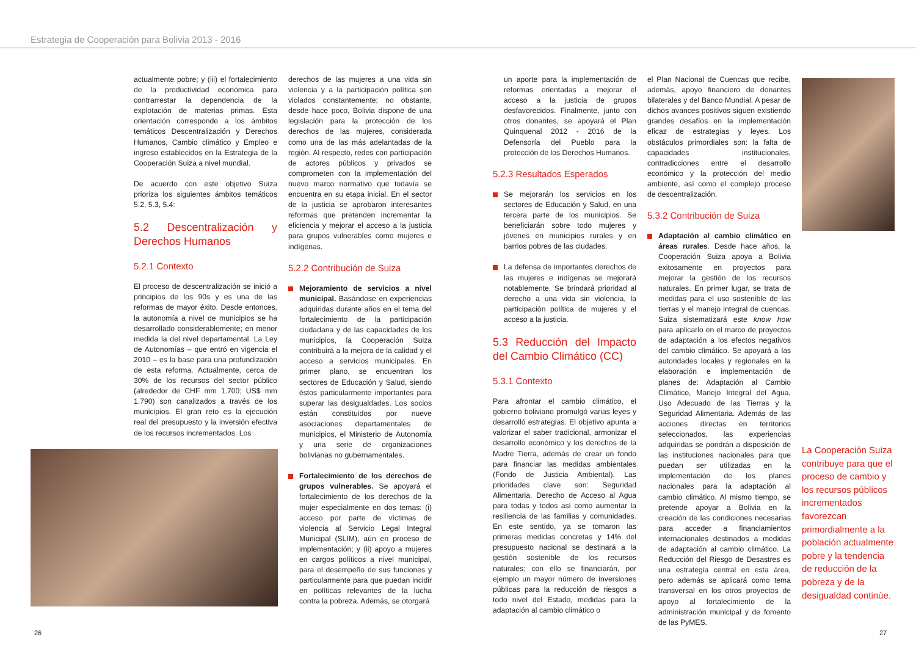Estrategia de Cooperación para Bolivia 2013 - 2016
actualmente pobre; y (iii) el fortalecimiento de la productividad económica para contrarrestar la dependencia de la explotación de materias primas. Esta orientación corresponde a los ámbitos temáticos Descentralización y Derechos Humanos, Cambio climático y Empleo e ingreso establecidos en la Estrategia de la Cooperación Suiza a nivel mundial.
De acuerdo con este objetivo Suiza prioriza los siguientes ámbitos temáticos 5.2, 5.3, 5.4:
5.2 Descentralización y Derechos Humanos
5.2.1 Contexto
El proceso de descentralización se inició a principios de los 90s y es una de las reformas de mayor éxito. Desde entonces, la autonomía a nivel de municipios se ha desarrollado considerablemente; en menor medida la del nivel departamental. La Ley de Autonomías – que entró en vigencia el 2010 – es la base para una profundización de esta reforma. Actualmente, cerca de 30% de los recursos del sector público (alrededor de CHF mm 1.700; US$ mm 1.790) son canalizados a través de los municipios. El gran reto es la ejecución real del presupuesto y la inversión efectiva de los recursos incrementados. Los
derechos de las mujeres a una vida sin violencia y a la participación política son violados constantemente; no obstante, desde hace poco, Bolivia dispone de una legislación para la protección de los derechos de las mujeres, considerada como una de las más adelantadas de la región. Al respecto, redes con participación de actores públicos y privados se comprometen con la implementación del nuevo marco normativo que todavía se encuentra en su etapa inicial. En el sector de la justicia se aprobaron interesantes reformas que pretenden incrementar la eficiencia y mejorar el acceso a la justicia para grupos vulnerables como mujeres e indígenas.
5.2.2 Contribución de Suiza
Mejoramiento de servicios a nivel municipal. Basándose en experiencias adquiridas durante años en el tema del fortalecimiento de la participación ciudadana y de las capacidades de los municipios, la Cooperación Suiza contribuirá a la mejora de la calidad y el acceso a servicios municipales. En primer plano, se encuentran los sectores de Educación y Salud, siendo éstos particularmente importantes para superar las desigualdades. Los socios están constituidos por nueve asociaciones departamentales de municipios, el Ministerio de Autonomía y una serie de organizaciones bolivianas no gubernamentales.
Fortalecimiento de los derechos de grupos vulnerables. Se apoyará el fortalecimiento de los derechos de la mujer especialmente en dos temas: (i) acceso por parte de víctimas de violencia al Servicio Legal Integral Municipal (SLIM), aún en proceso de implementación; y (ii) apoyo a mujeres en cargos políticos a nivel municipal, para el desempeño de sus funciones y particularmente para que puedan incidir en políticas relevantes de la lucha contra la pobreza. Además, se otorgará
un aporte para la implementación de reformas orientadas a mejorar el acceso a la justicia de grupos desfavorecidos. Finalmente, junto con otros donantes, se apoyará el Plan Quinquenal 2012 - 2016 de la Defensoría del Pueblo para la protección de los Derechos Humanos.
5.2.3 Resultados Esperados
Se mejorarán los servicios en los sectores de Educación y Salud, en una tercera parte de los municipios. Se beneficiarán sobre todo mujeres y jóvenes en municipios rurales y en barrios pobres de las ciudades.
La defensa de importantes derechos de las mujeres e indígenas se mejorará notablemente. Se brindará prioridad al derecho a una vida sin violencia, la participación política de mujeres y el acceso a la justicia.
5.3 Reducción del Impacto del Cambio Climático (CC)
5.3.1 Contexto
Para afrontar el cambio climático, el gobierno boliviano promulgó varias leyes y desarrolló estrategias. El objetivo apunta a valorizar el saber tradicional, armonizar el desarrollo económico y los derechos de la Madre Tierra, además de crear un fondo para financiar las medidas ambientales (Fondo de Justicia Ambiental). Las prioridades clave son: Seguridad Alimentaria, Derecho de Acceso al Agua para todas y todos así como aumentar la resiliencia de las familias y comunidades. En este sentido, ya se tomaron las primeras medidas concretas y 14% del presupuesto nacional se destinará a la gestión sostenible de los recursos naturales; con ello se financiarán, por ejemplo un mayor número de inversiones públicas para la reducción de riesgos a todo nivel del Estado, medidas para la adaptación al cambio climático o
el Plan Nacional de Cuencas que recibe, además, apoyo financiero de donantes bilaterales y del Banco Mundial. A pesar de dichos avances positivos siguen existiendo grandes desafíos en la implementación eficaz de estrategias y leyes. Los obstáculos primordiales son: la falta de capacidades institucionales, contradicciones entre el desarrollo económico y la protección del medio ambiente, así como el complejo proceso de descentralización.
5.3.2 Contribución de Suiza
Adaptación al cambio climático en áreas rurales. Desde hace años, la Cooperación Suiza apoya a Bolivia exitosamente en proyectos para mejorar la gestión de los recursos naturales. En primer lugar, se trata de medidas para el uso sostenible de las tierras y el manejo integral de cuencas. Suiza sistematizará este know how para aplicarlo en el marco de proyectos de adaptación a los efectos negativos del cambio climático. Se apoyará a las autoridades locales y regionales en la elaboración e implementación de planes de: Adaptación al Cambio Climático, Manejo Integral del Agua, Uso Adecuado de las Tierras y la Seguridad Alimentaria. Además de las acciones directas en territorios seleccionados, las experiencias adquiridas se pondrán a disposición de las instituciones nacionales para que puedan ser utilizadas en la implementación de los planes nacionales para la adaptación al cambio climático. Al mismo tiempo, se pretende apoyar a Bolivia en la creación de las condiciones necesarias para acceder a financiamientos internacionales destinados a medidas de adaptación al cambio climático. La Reducción del Riesgo de Desastres es una estrategia central en esta área, pero además se aplicará como tema transversal en los otros proyectos de apoyo al fortalecimiento de la administración municipal y de fomento de las PyMES.
La Cooperación Suiza contribuye para que el proceso de cambio y los recursos públicos incrementados favorezcan primordialmente a la población actualmente pobre y la tendencia de reducción de la pobreza y de la desigualdad continúe.
26 27